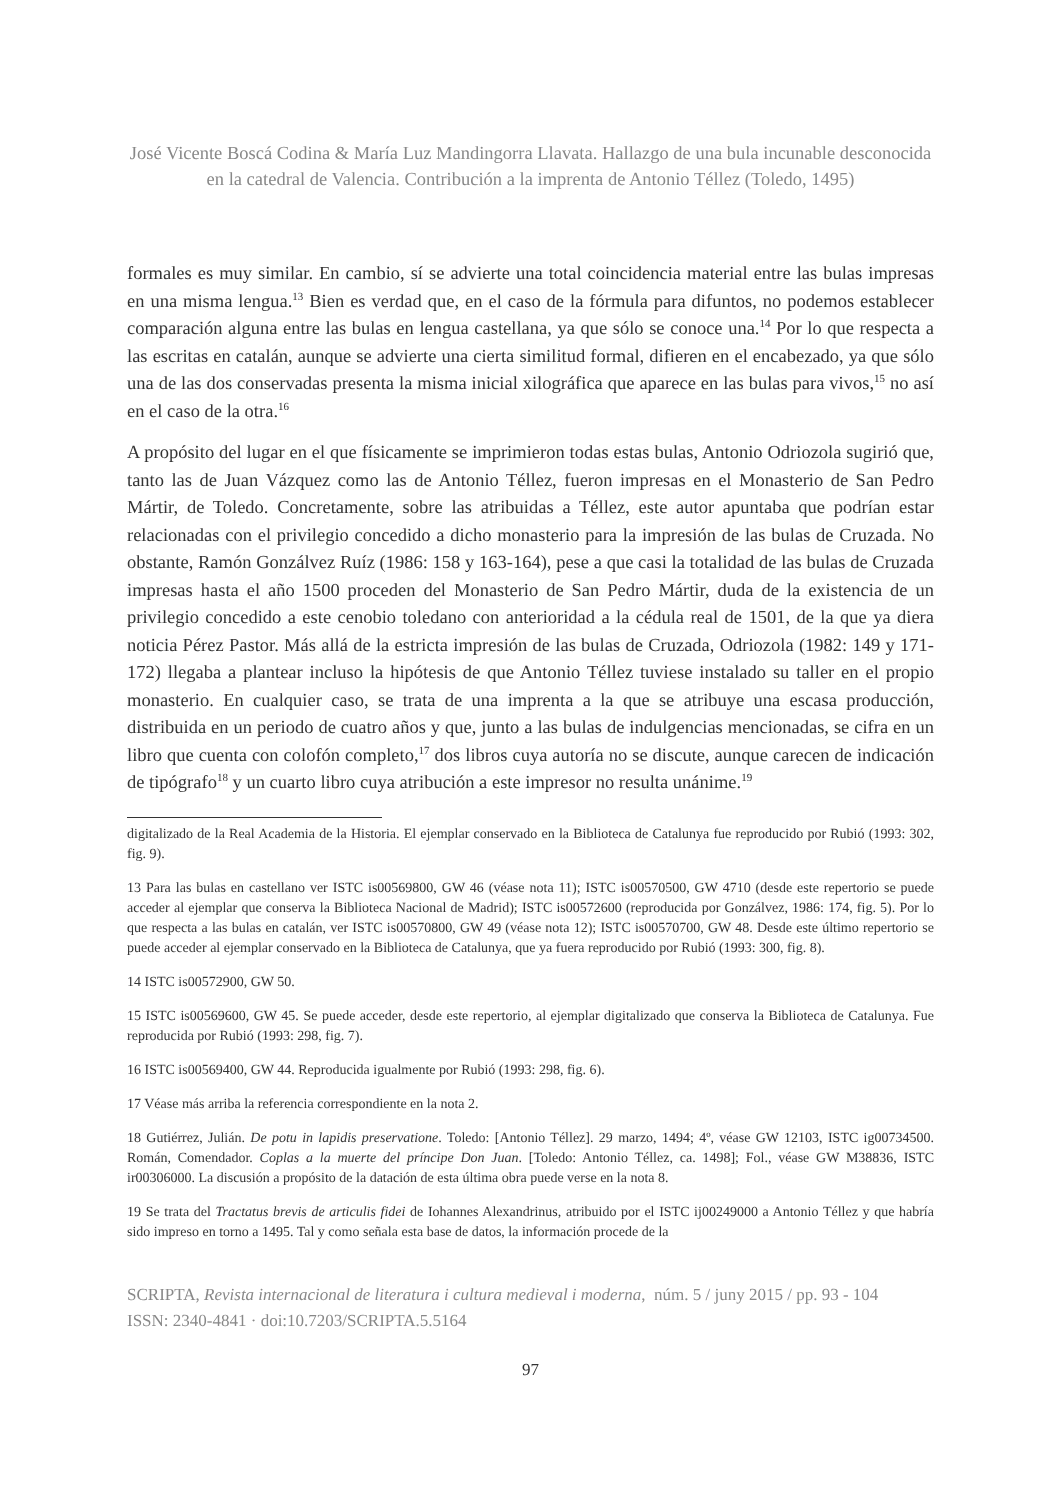José Vicente Boscá Codina & María Luz Mandingorra Llavata. Hallazgo de una bula incunable desconocida en la catedral de Valencia. Contribución a la imprenta de Antonio Téllez (Toledo, 1495)
formales es muy similar. En cambio, sí se advierte una total coincidencia material entre las bulas impresas en una misma lengua.<sup>13</sup> Bien es verdad que, en el caso de la fórmula para difuntos, no podemos establecer comparación alguna entre las bulas en lengua castellana, ya que sólo se conoce una.<sup>14</sup> Por lo que respecta a las escritas en catalán, aunque se advierte una cierta similitud formal, difieren en el encabezado, ya que sólo una de las dos conservadas presenta la misma inicial xilográfica que aparece en las bulas para vivos,<sup>15</sup> no así en el caso de la otra.<sup>16</sup>
A propósito del lugar en el que físicamente se imprimieron todas estas bulas, Antonio Odriozola sugirió que, tanto las de Juan Vázquez como las de Antonio Téllez, fueron impresas en el Monasterio de San Pedro Mártir, de Toledo. Concretamente, sobre las atribuidas a Téllez, este autor apuntaba que podrían estar relacionadas con el privilegio concedido a dicho monasterio para la impresión de las bulas de Cruzada. No obstante, Ramón Gonzálvez Ruíz (1986: 158 y 163-164), pese a que casi la totalidad de las bulas de Cruzada impresas hasta el año 1500 proceden del Monasterio de San Pedro Mártir, duda de la existencia de un privilegio concedido a este cenobio toledano con anterioridad a la cédula real de 1501, de la que ya diera noticia Pérez Pastor. Más allá de la estricta impresión de las bulas de Cruzada, Odriozola (1982: 149 y 171-172) llegaba a plantear incluso la hipótesis de que Antonio Téllez tuviese instalado su taller en el propio monasterio. En cualquier caso, se trata de una imprenta a la que se atribuye una escasa producción, distribuida en un periodo de cuatro años y que, junto a las bulas de indulgencias mencionadas, se cifra en un libro que cuenta con colofón completo,<sup>17</sup> dos libros cuya autoría no se discute, aunque carecen de indicación de tipógrafo<sup>18</sup> y un cuarto libro cuya atribución a este impresor no resulta unánime.<sup>19</sup>
digitalizado de la Real Academia de la Historia. El ejemplar conservado en la Biblioteca de Catalunya fue reproducido por Rubió (1993: 302, fig. 9).
13 Para las bulas en castellano ver ISTC is00569800, GW 46 (véase nota 11); ISTC is00570500, GW 4710 (desde este repertorio se puede acceder al ejemplar que conserva la Biblioteca Nacional de Madrid); ISTC is00572600 (reproducida por Gonzálvez, 1986: 174, fig. 5). Por lo que respecta a las bulas en catalán, ver ISTC is00570800, GW 49 (véase nota 12); ISTC is00570700, GW 48. Desde este último repertorio se puede acceder al ejemplar conservado en la Biblioteca de Catalunya, que ya fuera reproducido por Rubió (1993: 300, fig. 8).
14 ISTC is00572900, GW 50.
15 ISTC is00569600, GW 45. Se puede acceder, desde este repertorio, al ejemplar digitalizado que conserva la Biblioteca de Catalunya. Fue reproducida por Rubió (1993: 298, fig. 7).
16 ISTC is00569400, GW 44. Reproducida igualmente por Rubió (1993: 298, fig. 6).
17 Véase más arriba la referencia correspondiente en la nota 2.
18 Gutiérrez, Julián. De potu in lapidis preservatione. Toledo: [Antonio Téllez]. 29 marzo, 1494; 4º, véase GW 12103, ISTC ig00734500. Román, Comendador. Coplas a la muerte del príncipe Don Juan. [Toledo: Antonio Téllez, ca. 1498]; Fol., véase GW M38836, ISTC ir00306000. La discusión a propósito de la datación de esta última obra puede verse en la nota 8.
19 Se trata del Tractatus brevis de articulis fidei de Iohannes Alexandrinus, atribuido por el ISTC ij00249000 a Antonio Téllez y que habría sido impreso en torno a 1495. Tal y como señala esta base de datos, la información procede de la
SCRIPTA, Revista internacional de literatura i cultura medieval i moderna, núm. 5 / juny 2015 / pp. 93 - 104
ISSN: 2340-4841 · doi:10.7203/SCRIPTA.5.5164
97